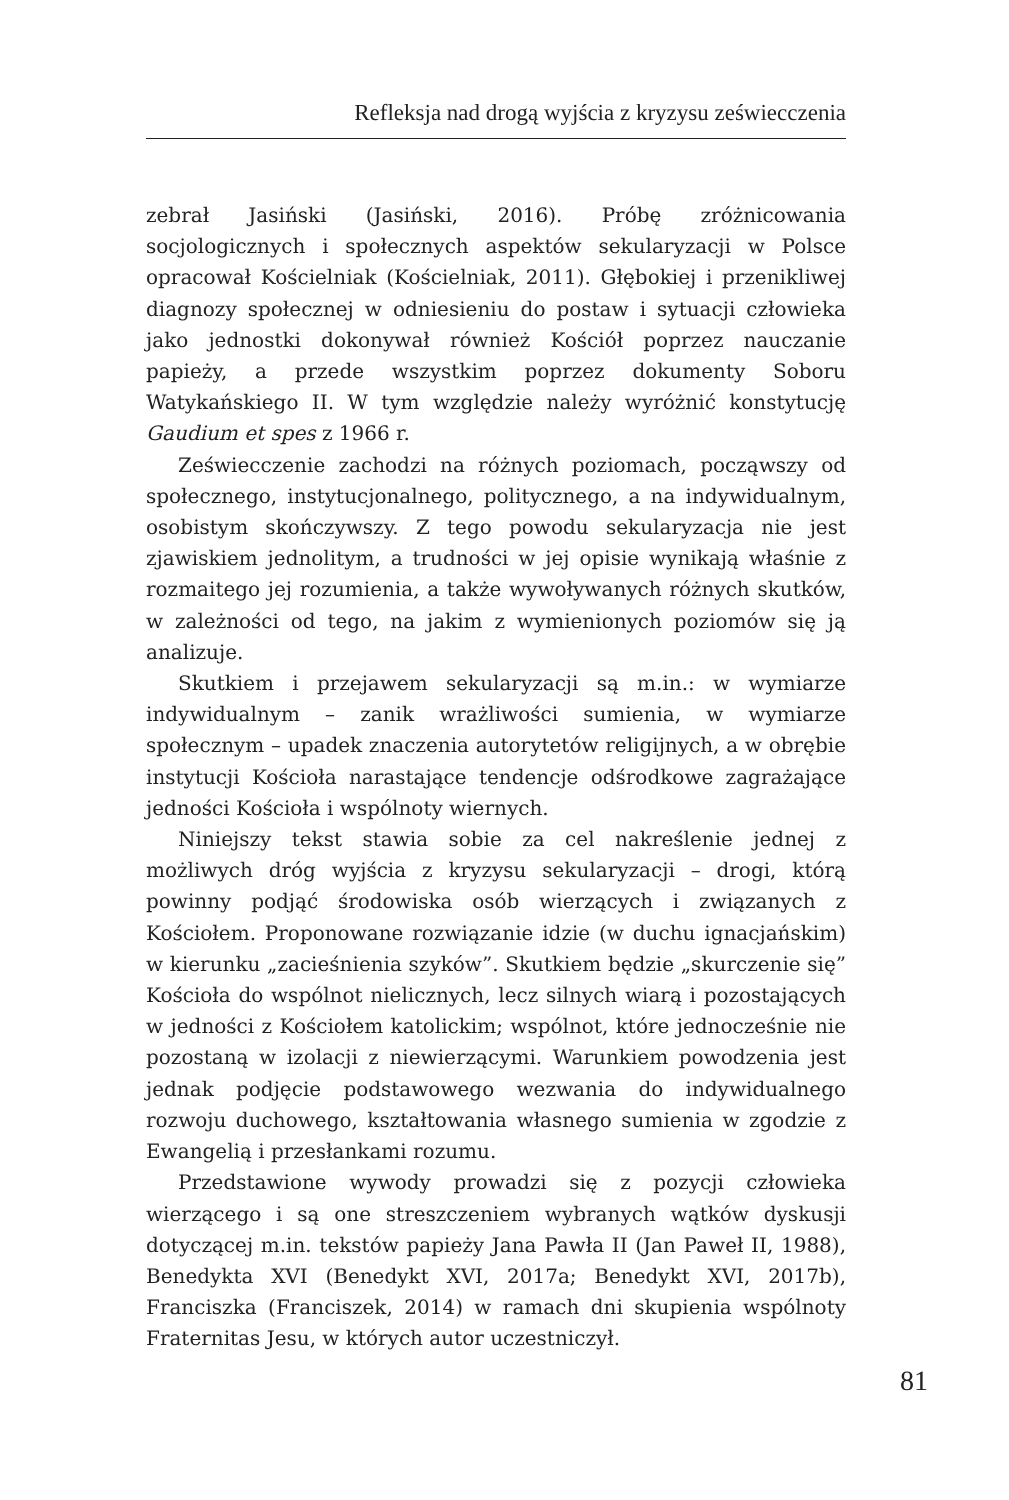Refleksja nad drogą wyjścia z kryzysu zeświecczenia
zebrał Jasiński (Jasiński, 2016). Próbę zróżnicowania socjologicznych i społecznych aspektów sekularyzacji w Polsce opracował Kościelniak (Kościelniak, 2011). Głębokiej i przenikliwej diagnozy społecznej w odniesieniu do postaw i sytuacji człowieka jako jednostki dokonywał również Kościół poprzez nauczanie papieży, a przede wszystkim poprzez dokumenty Soboru Watykańskiego II. W tym względzie należy wyróżnić konstytucję Gaudium et spes z 1966 r.
Zeświecczenie zachodzi na różnych poziomach, począwszy od społecznego, instytucjonalnego, politycznego, a na indywidualnym, osobistym skończywszy. Z tego powodu sekularyzacja nie jest zjawiskiem jednolitym, a trudności w jej opisie wynikają właśnie z rozmaitego jej rozumienia, a także wywoływanych różnych skutków, w zależności od tego, na jakim z wymienionych poziomów się ją analizuje.
Skutkiem i przejawem sekularyzacji są m.in.: w wymiarze indywidualnym – zanik wrażliwości sumienia, w wymiarze społecznym – upadek znaczenia autorytetów religijnych, a w obrębie instytucji Kościoła narastające tendencje odśrodkowe zagrażające jedności Kościoła i wspólnoty wiernych.
Niniejszy tekst stawia sobie za cel nakreślenie jednej z możliwych dróg wyjścia z kryzysu sekularyzacji – drogi, którą powinny podjąć środowiska osób wierzących i związanych z Kościołem. Proponowane rozwiązanie idzie (w duchu ignacjańskim) w kierunku „zacieśnienia szyków”. Skutkiem będzie „skurczenie się” Kościoła do wspólnot nielicznych, lecz silnych wiarą i pozostających w jedności z Kościołem katolickim; wspólnot, które jednocześnie nie pozostaną w izolacji z niewierzącymi. Warunkiem powodzenia jest jednak podjęcie podstawowego wezwania do indywidualnego rozwoju duchowego, kształtowania własnego sumienia w zgodzie z Ewangelią i przesłankami rozumu.
Przedstawione wywody prowadzi się z pozycji człowieka wierzącego i są one streszczeniem wybranych wątków dyskusji dotyczącej m.in. tekstów papieży Jana Pawła II (Jan Paweł II, 1988), Benedykta XVI (Benedykt XVI, 2017a; Benedykt XVI, 2017b), Franciszka (Franciszek, 2014) w ramach dni skupienia wspólnoty Fraternitas Jesu, w których autor uczestniczył.
81